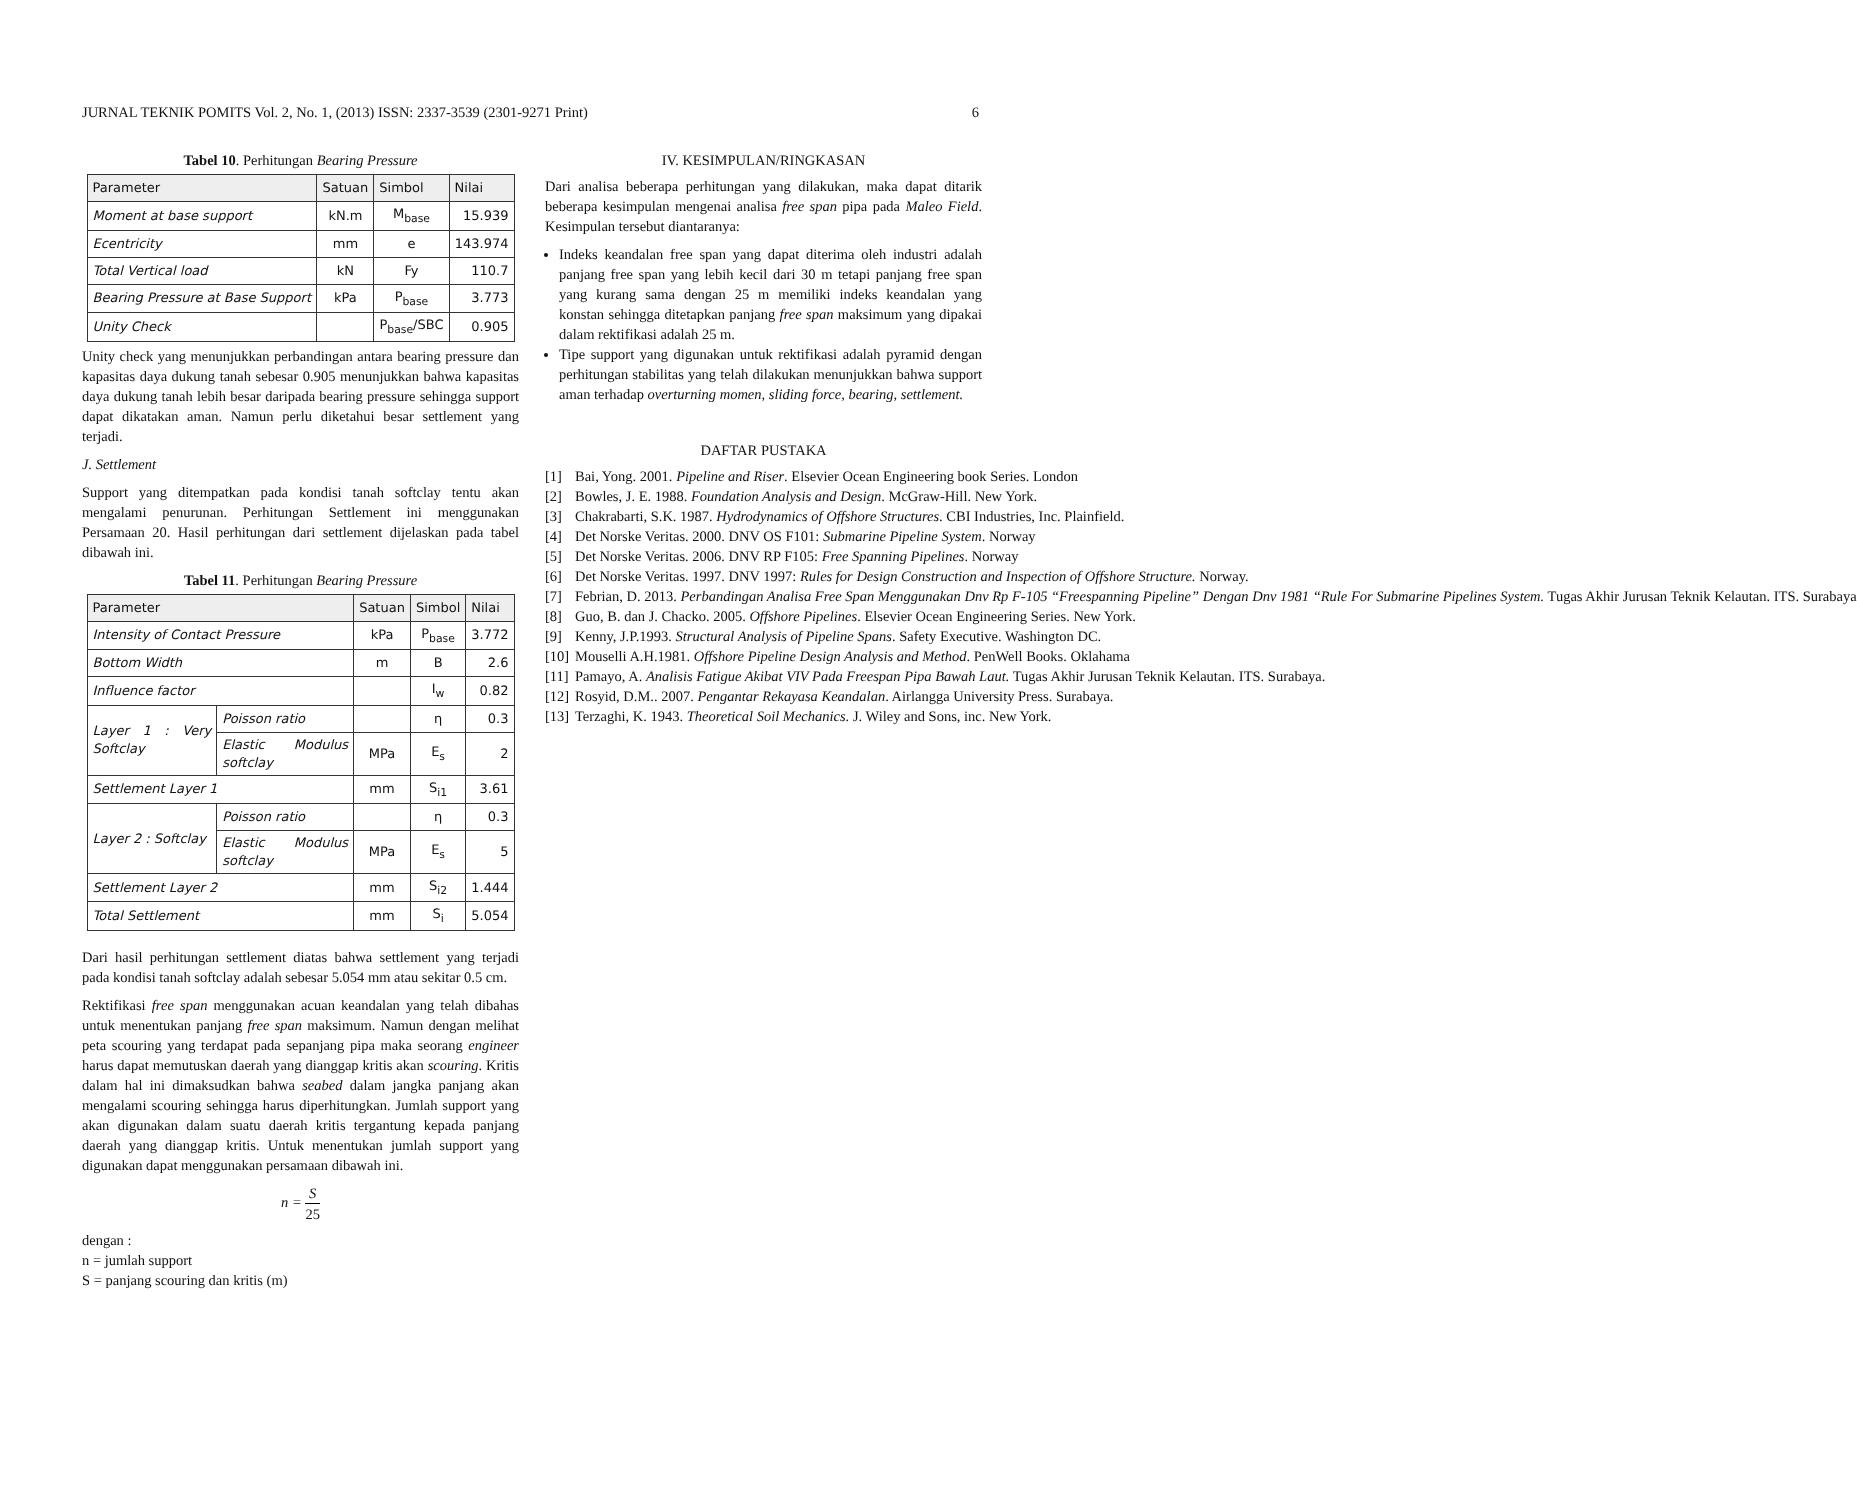JURNAL TEKNIK POMITS Vol. 2, No. 1, (2013) ISSN: 2337-3539 (2301-9271 Print) 6
Tabel 10. Perhitungan Bearing Pressure
| Parameter | Satuan | Simbol | Nilai |
| --- | --- | --- | --- |
| Moment at base support | kN.m | M<sub>base</sub> | 15.939 |
| Ecentricity | mm | e | 143.974 |
| Total Vertical load | kN | Fy | 110.7 |
| Bearing Pressure at Base Support | kPa | P<sub>base</sub> | 3.773 |
| Unity Check | | P<sub>base</sub>/SBC | 0.905 |
Unity check yang menunjukkan perbandingan antara bearing pressure dan kapasitas daya dukung tanah sebesar 0.905 menunjukkan bahwa kapasitas daya dukung tanah lebih besar daripada bearing pressure sehingga support dapat dikatakan aman. Namun perlu diketahui besar settlement yang terjadi.
J. Settlement
Support yang ditempatkan pada kondisi tanah softclay tentu akan mengalami penurunan. Perhitungan Settlement ini menggunakan Persamaan 20. Hasil perhitungan dari settlement dijelaskan pada tabel dibawah ini.
Tabel 11. Perhitungan Bearing Pressure
| Parameter | | Satuan | Simbol | Nilai |
| --- | --- | --- | --- | --- |
| Intensity of Contact Pressure | | kPa | P<sub>base</sub> | 3.772 |
| Bottom Width | | m | B | 2.6 |
| Influence factor | | | I<sub>w</sub> | 0.82 |
| Layer 1 : Very Softclay | Poisson ratio | | η | 0.3 |
| | Elastic Modulus softclay | MPa | E<sub>s</sub> | 2 |
| Settlement Layer 1 | | mm | S<sub>i1</sub> | 3.61 |
| Layer 2 : Softclay | Poisson ratio | | η | 0.3 |
| | Elastic Modulus softclay | MPa | E<sub>s</sub> | 5 |
| Settlement Layer 2 | | mm | S<sub>i2</sub> | 1.444 |
| Total Settlement | | mm | S<sub>i</sub> | 5.054 |
Dari hasil perhitungan settlement diatas bahwa settlement yang terjadi pada kondisi tanah softclay adalah sebesar 5.054 mm atau sekitar 0.5 cm.
Rektifikasi free span menggunakan acuan keandalan yang telah dibahas untuk menentukan panjang free span maksimum. Namun dengan melihat peta scouring yang terdapat pada sepanjang pipa maka seorang engineer harus dapat memutuskan daerah yang dianggap kritis akan scouring. Kritis dalam hal ini dimaksudkan bahwa seabed dalam jangka panjang akan mengalami scouring sehingga harus diperhitungkan. Jumlah support yang akan digunakan dalam suatu daerah kritis tergantung kepada panjang daerah yang dianggap kritis. Untuk menentukan jumlah support yang digunakan dapat menggunakan persamaan dibawah ini.
n =
S
25
dengan :
n = jumlah support
S = panjang scouring dan kritis (m)
IV. KESIMPULAN/RINGKASAN
Dari analisa beberapa perhitungan yang dilakukan, maka dapat ditarik beberapa kesimpulan mengenai analisa free span pipa pada Maleo Field. Kesimpulan tersebut diantaranya:
Indeks keandalan free span yang dapat diterima oleh industri adalah panjang free span yang lebih kecil dari 30 m tetapi panjang free span yang kurang sama dengan 25 m memiliki indeks keandalan yang konstan sehingga ditetapkan panjang free span maksimum yang dipakai dalam rektifikasi adalah 25 m.
Tipe support yang digunakan untuk rektifikasi adalah pyramid dengan perhitungan stabilitas yang telah dilakukan menunjukkan bahwa support aman terhadap overturning momen, sliding force, bearing, settlement.
DAFTAR PUSTAKA
[1] Bai, Yong. 2001. Pipeline and Riser. Elsevier Ocean Engineering book Series. London
[2] Bowles, J. E. 1988. Foundation Analysis and Design. McGraw-Hill. New York.
[3] Chakrabarti, S.K. 1987. Hydrodynamics of Offshore Structures. CBI Industries, Inc. Plainfield.
[4] Det Norske Veritas. 2000. DNV OS F101: Submarine Pipeline System. Norway
[5] Det Norske Veritas. 2006. DNV RP F105: Free Spanning Pipelines. Norway
[6] Det Norske Veritas. 1997. DNV 1997: Rules for Design Construction and Inspection of Offshore Structure. Norway.
[7] Febrian, D. 2013. Perbandingan Analisa Free Span Menggunakan Dnv Rp F-105 “Freespanning Pipeline” Dengan Dnv 1981 “Rule For Submarine Pipelines System. Tugas Akhir Jurusan Teknik Kelautan. ITS. Surabaya
[8] Guo, B. dan J. Chacko. 2005. Offshore Pipelines. Elsevier Ocean Engineering Series. New York.
[9] Kenny, J.P.1993. Structural Analysis of Pipeline Spans. Safety Executive. Washington DC.
[10] Mouselli A.H.1981. Offshore Pipeline Design Analysis and Method. PenWell Books. Oklahama
[11] Pamayo, A. Analisis Fatigue Akibat VIV Pada Freespan Pipa Bawah Laut. Tugas Akhir Jurusan Teknik Kelautan. ITS. Surabaya.
[12] Rosyid, D.M.. 2007. Pengantar Rekayasa Keandalan. Airlangga University Press. Surabaya.
[13] Terzaghi, K. 1943. Theoretical Soil Mechanics. J. Wiley and Sons, inc. New York.